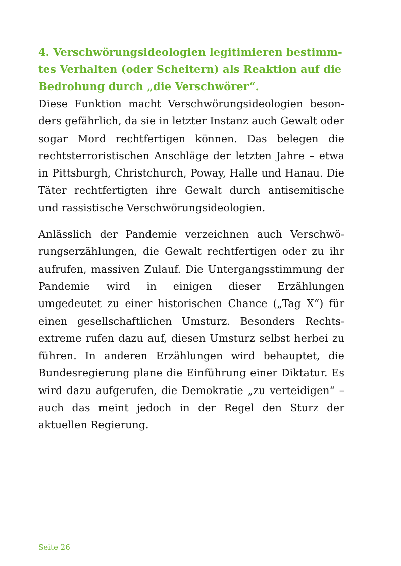4. Verschwörungsideologien legitimieren bestimm­tes Verhalten (oder Scheitern) als Reaktion auf die Bedrohung durch „die Verschwörer“.
Diese Funktion macht Verschwörungsideologien beson­ders gefährlich, da sie in letzter Instanz auch Gewalt oder sogar Mord rechtfertigen können. Das belegen die rechtsterroristischen Anschläge der letzten Jahre – etwa in Pittsburgh, Christchurch, Poway, Halle und Hanau. Die Täter rechtfertigten ihre Gewalt durch anti­semitische und rassistische Verschwörungsideologien.
Anlässlich der Pandemie verzeichnen auch Verschwö­rungserzählungen, die Gewalt rechtfertigen oder zu ihr aufrufen, massiven Zulauf. Die Untergangsstimmung der Pandemie wird in einigen dieser Erzählungen umgedeutet zu einer historischen Chance („Tag X“) für einen gesellschaftlichen Umsturz. Besonders Rechts­extreme rufen dazu auf, diesen Umsturz selbst herbei zu führen. In anderen Erzählungen wird behauptet, die Bundesregierung plane die Einführung einer Diktatur. Es wird dazu aufgerufen, die Demokratie „zu verteidi­gen“ – auch das meint jedoch in der Regel den Sturz der aktuellen Regierung.
Seite 26